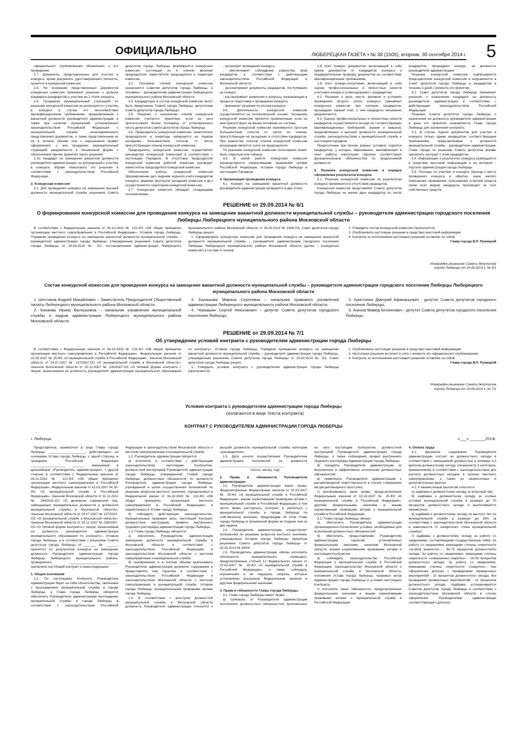ОФИЦИАЛЬНО
ЛЮБЕРЕЦКАЯ ГАЗЕТА • № 38 (1505), вторник, 30 сентября 2014 г.
5
официального опубликования объявления о его проведении.
2.7. Документы, представленные для участия в конкурсе, кроме документа, удостоверяющего личность, хранятся в конкурсной комиссии.
2.8. На основании представленных документов конкурсная комиссия принимает решение о допуске кандидата (кандидатов) к участию во 2 этапе конкурса.
2.9. Гражданин (муниципальный служащий) по решению конкурсной комиссии не допускается к участию в конкурсе в случае его несоответствия квалификационным требованиям, предъявляемым к вакантной должности руководителя администрации, а также при наличии ограничений, установленных законодательством Российской Федерации о муниципальной службе, несвоевременного представления документов, а также представлением их не в полном объеме или с нарушением правил оформления, о чем гражданин (муниципальный служащий) уведомляется в письменной форме с объяснением причин принятия такого решения.
2.10. Кандидат на замещение вакантной должности руководителя администрации, не допущенный к участию в конкурсе, вправе обжаловать это решение в соответствии с законодательством Российской Федерации.
3. Конкурсная комиссия
3.1. Для проведения конкурса на замещение высшей должности муниципальной службы решением Совета депутатов города Люберцы формируется конкурсная комиссия, состоящая из 6 членов, включая председателя, заместителя председателя и секретаря комиссии.
3.2. Половина членов конкурсной комиссии назначается Советом депутатов города Люберцы, а половина – руководителем администрации Люберецкого муниципального района Московской области.
3.3. Кандидатуры в состав конкурсной комиссии могут быть предложены Главой города Люберцы, депутатами Совета депутатов города Люберцы.
3.5. Решение о назначении членов конкурсной комиссии считается принятым, если за него проголосовало более половины от установленного числа депутатов Совета депутатов города Люберцы.
3.6. Председатель конкурсной комиссии, заместитель председателя и секретарь избираются на первом заседании большинством голосов от числа присутствующих членов конкурсной комиссии.
Председатель конкурсной комиссии осуществляет руководство конкурсной комиссией в соответствии с настоящим Порядком. В отсутствие председателя конкурсной комиссии работой комиссии руководит заместитель председателя конкурсной комиссии.
Обеспечение работы конкурсной комиссии (формирование дел, ведение журнала учета кандидатов конкурса, ведение протокола заседания комиссии и др.) осуществляется секретарем конкурсной комиссии.
3.7. Конкурсная комиссия обладает следующими полномочиями:
- организует проведение конкурса;
- обеспечивает соблюдение равенства прав кандидатов в соответствии с действующим законодательством Российской Федерации и Московской области;
- рассматривает документы кандидатов, поступившие на конкурс;
- рассматривает заявления и вопросы, возникающие в процессе подготовки и проведения конкурса;
- принимает решения по итогам конкурса.
3.8. Деятельность конкурсной комиссии осуществляется на коллегиальной основе. Заседание конкурсной комиссии является правомочным, если на нем присутствуют не менее половины ее состава.
Решение конкурсной комиссии принимается простым большинством голосов от числа ее членов, присутствующих на заседании, в отсутствие кандидатов. При равенстве голосов членов конкурсной комиссии решающим является голос ее председателя.
По решению конкурсной комиссии голосование может быть открытым или тайным.
3.9. В своей работе конкурсная комиссия руководствуется нормативными правовыми актами Российской Федерации, Уставом города Люберцы и настоящим Порядком.
4. Организация проведения конкурса
4.1. Конкурс на замещение вакантной должности руководителя администрации проводится в два этапа:
1-й этап: конкурс документов, включающий в себя прием документов от кандидатов конкурса и предварительную проверку документов на соответствие квалификационным требованиям;
2-й этап: конкурс-испытание, включающий в себя оценку профессиональных и личностных качеств участника конкурса (собеседование с кандидатом).
4.2. Решение о дате, месте, времени и условиях проведения второго этапа конкурса принимает конкурсная комиссия при наличии кандидатов, прошедших первый этап, о чем кандидаты письменно уведомляются.
4.3. Оценка профессиональных и личностных качеств кандидатов осуществляется исходя из соответствующих квалификационных требований, знаний и навыков, предъявляемых к высшей должности муниципальной службы законодательством о муниципальной службе и настоящим порядком.
Предпочтение при прочих равных условиях отдается кандидатам, у которых образование, квалификация и опыт работы наилучшим образом соответствуют функциональным обязанностям по предлагаемой должности.
5. Решение конкурсной комиссии и порядок оформления результатов конкурса
5.1. Решение конкурсной комиссии по результатам конкурса принимается в отсутствие кандидатов.
Конкурсная комиссия представляет Совету депутатов города Люберцы не менее двух кандидатур из числа кандидатов, прошедших конкурс, на должность руководителя администрации.
Решение конкурсной комиссии подписывается председателем конкурсной комиссии и направляется в Совет депутатов города Люберцы и кандидатам в течение 3 дней с момента его принятия.
5.2. Совет депутатов города Люберцы принимает решение о назначении кандидата на должность руководителя администрации в соответствии с действующим законодательством Российской Федерации.
Решение Совета депутатов города Люберцы о назначении на должность руководителя администрации в день его принятия направляется Главе города Люберцы для заключения контракта.
5.3. В случае подачи документов для участия в конкурсе только одним кандидатом, соответствующим требованиям, предъявляемым к должности муниципальной службы - руководителю администрации, Глава города по решению Совета депутатов вправе заключить контракт с этим кандидатом.
5.4. Информация о результатах конкурса размещается в средствах массовой информации и на интернет - портале администрации города Люберцы.
5.5. Расходы по участию в конкурсе (проезд к месту проведения конкурса и обратно, наем жилого помещения, проживание, пользование услугами средств связи всех видов) кандидаты производят за счет собственных средств.
РЕШЕНИЕ от 29.09.2014 № 6/1
О формировании конкурсной комиссии для проведения конкурса на замещение вакантной должности муниципальной службы – руководителя администрации городского поселения Люберцы Люберецкого муниципального района Московской области
В соответствии с Федеральным законом от 06.10.2003 № 131-ФЗ «Об общих принципах организации местного самоуправления в Российской Федерации», Уставом города Люберцы, Порядком проведения конкурса на замещение вакантной должности муниципальной службы – руководителя администрации города Люберцы, утвержденным решением Совета депутатов города Люберцы от 29.09.2014 № 5/1, постановлением администрации Люберецкого муниципального района Московской области от 26.09.2014 № 2389-ПА, Совет депутатов города Люберцы решил:
1. Сформировать конкурсную комиссию для проведения конкурса на замещение вакантной должности муниципальной службы – руководителя администрации городского поселения Люберцы Люберецкого муниципального района Московской области (далее – Конкурсная комиссия) в составе 6 членов.
2. Утвердить состав Конкурсной комиссии (прилагается).
3. Опубликовать настоящее решение в средствах массовой информации
4. Контроль за исполнением настоящего решения оставляю за собой.
Глава города В.П. Ружицкий
Утвержден решением Совета депутатов
города Люберцы от 29.09.2014 г. № 6/1
Состав конкурсной комиссии для проведения конкурса на замещение вакантной должности муниципальной службы – руководителя администрации городского поселения Люберцы Люберецкого муниципального района Московской области
1. Шестаков Андрей Михайлович – Заместитель Председателя Общественной палаты Люберецкого муниципального района Московской области;
2. Кинаева Ирина Валерьевна – начальник управления муниципальной службы и кадров администрации Люберецкого муниципального района Московской области;
3. Балашова Марина Сергеевна – начальник правового управления администрации Люберецкого муниципального района Московской области;
4. Черкашин Сергей Николаевич – депутат Совета депутатов городского поселения Люберцы;
5. Кристинин Дмитрий Афанасьевич - депутат Совета депутатов городского поселения Люберцы;
6. Азизов Мамед Кескинович - депутат Совета депутатов городского поселения Люберцы.
РЕШЕНИЕ от 29.09.2014 № 7/1
Об утверждении условий контракта с руководителем администрации города Люберцы
В соответствии с Федеральным законом от 06.10.2003 № 131-ФЗ «Об общих принципах организации местного самоуправления в Российской Федерации», Федеральным законом от 02.03.2007 № 25-ФЗ «О муниципальной службе в Российской Федерации», Законом Московской области от 24.07.2007 № 137/2007-ОЗ «О муниципальной службе в Московской области», Законом Московской области от 28.12.2007 № 235/2007-ОЗ «О типовой форме контракта с лицом, назначаемым на должность руководителя администрации муниципального образования по контракту», Уставом города Люберцы, Порядком проведения конкурса на замещение вакантной должности муниципальной службы – руководителя администрации города Люберцы, утвержденным решением Совета депутатов города Люберцы от 29.09.2014 № 5/1, Совет депутатов города Люберцы решил:
1. Утвердить условия контракта с руководителем администрации города Люберцы (прилагаются).
2. Опубликовать настоящее решение в средствах массовой информации.
3. Настоящее решение вступает в силу с момента его официального опубликования.
4. Контроль за исполнением настоящего решения оставляю за собой.
Глава города В.П. Ружицкий
Утвержден решением Совета депутатов
города Люберцы от 29.09.2014 г. № 7/1
Условия контракта с руководителем администрации города Люберцы
(излагаются в виде текста контракта)
КОНТРАКТ С РУКОВОДИТЕЛЕМ АДМИНИСТРАЦИИ ГОРОДА ЛЮБЕРЦЫ
г. Люберцы «___» _______2014г.
Представитель нанимателя в лице Главы города Люберцы ____________________, действующего на основании Устава города Люберцы, с одной стороны, и гражданин Российской Федерации ___________________ ______, именуемый в дальнейшем «Руководитель администрации», с другой стороны в соответствии с Федеральным законом от 06.10.2003 № 131-ФЗ «Об общих принципах организации местного самоуправления в Российской Федерации», Федеральным законом от 02.03.2007 № 25-ФЗ «О муниципальной службе в Российской Федерации», Законом Московской области от 11.11.2011 № 194/2011-ОЗ «О денежном содержании лиц, замещающих муниципальные должности и должности муниципальной службы в Московской области», Законом Московской области от 24.07.2007 № 137/2007-ОЗ «О муниципальной службе в Московской области», Законом Московской области от 28.12.2007 № 235/2007-ОЗ «О типовой форме контракта с лицом, назначаемым на должность руководителя администрации муниципального образования по контракту», Уставом города Люберцы, и в соответствии с решением Совета депутатов города Люберцы от _______ № ______, принятого по результатам конкурса на замещение должности Руководителя администрации города Люберцы Люберецкого муниципального района, проведенного ___________________________, заключили настоящий контракт о нижеследующем:
1. Общие положения
1.1. По настоящему Контракту Руководитель администрации берет на себя обязательства, связанные с прохождением муниципальной службы в городе Люберцы, а Глава города Люберцы обязуется обеспечить Руководителю администрации прохождение муниципальной службы в городе Люберцы в соответствии с законодательством Российской Федерации и законодательством Московской области о местном самоуправлении и муниципальной службе.
1.2. Руководитель администрации обязуется:
а) исполнять в соответствии с действующим законодательством, настоящим Контрактом, должностной инструкцией Руководителя администрации города Люберцы, утвержденной Главой города Люберцы, должностные обязанности по должности Руководителя администрации города Люберцы, учрежденной в целях осуществления полномочий по решению вопросов местного значения, определенных в Федеральном законе от 06.10.2003 № 131-ФЗ «Об общих принципах организации местного самоуправления в Российской Федерации» и закрепленных в Уставе города Люберцы;
б) соблюдать действующее законодательство, муниципальные правовые акты, настоящий Контракт, должностную инструкцию, правила внутреннего трудового распорядка администрации города Люберцы;
1.3. Глава города Люберцы обязуется:
а) обеспечить Руководителю администрации замещение должности муниципальной службы в Московской области в соответствии с законодательством Российской Федерации и законодательством Московской области о местном самоуправлении и муниципальной службе;
б) своевременно и в полном объеме выплачивать Руководителю администрации денежное содержание и предоставлять ему гарантии в соответствии с законодательством Российской Федерации и законодательством Московской области о местном самоуправлении и муниципальной службе, Уставом города Люберцы, муниципальными правовыми актами города Люберцы.
1.4. В соответствии с реестром должностей муниципальной службы в Московской области должность Руководителя администрации относится к высшей должности муниципальной службы категории «руководители».
1.5. Дата начала осуществления Руководителем администрации полномочий по должности ___________________________________.
(число, месяц, год)
2. Права и обязанности Руководителя администрации
2.1. Руководитель администрации имеет права, предусмотренные Федеральным законом от 02.03.2007 № 25-ФЗ «О муниципальной службе в Российской Федерации», иными нормативными правовыми актами о муниципальной службе в Российской Федерации, в том числе право расторгнуть Контракт и уволиться с муниципальной службы в городе Люберцы по собственному желанию, предупредив об этом Главу города Люберцы в письменной форме не позднее чем за две недели.
2.2. Руководитель администрации осуществляет полномочия по решению вопросов местного значения, утвержденные Уставом города Люберцы, принятым решением Совета депутатов города Люберцы от 02.06.2014 № 368/4.
2.3. Руководитель администрации обязан исполнять обязанности муниципального служащего, предусмотренные статьей 12 Федерального закона от 02.03.2007 № 25-ФЗ «О муниципальной службе в Российской Федерации», а также соблюдать ограничения и не нарушать запреты, которые установлены указанным Федеральным законом и другими федеральными законами.
3. Права и обязанности Главы города Люберцы.
3.1. Глава города Люберцы имеет право:
а) требовать от Руководителя администрации исполнения должностных обязанностей, возложенных на него настоящим Контрактом, должностной инструкцией Руководителя администрации города Люберцы, а также соблюдения правил внутреннего трудового распорядка Администрации города Люберцы;
б) поощрять Руководителя администрации за безупречное и эффективное исполнение должностных обязанностей;
в) привлекать Руководителя администрации к дисциплинарной ответственности в случае совершения им дисциплинарного проступка;
г) реализовывать иные права, предусмотренные Федеральным законом от 02.03.2007 № 25-ФЗ «О муниципальной службе в Российской Федерации», другими федеральными законами и иными нормативными правовыми актами о муниципальной службе в Российской Федерации.
3.2. Глава города Люберцы обязан:
а) обеспечить Руководителю администрации организационно-технические условия, необходимые для исполнения должностных обязанностей;
б) обеспечить предоставление Руководителю администрации гарантий, установленных федеральными законами, законами Московской области, иными нормативными правовыми актами и настоящим Контрактом;
в) соблюдать законодательство Российской Федерации о муниципальной службе в Российской Федерации, законодательство Московской области о муниципальной службе в Московской области, положения Устава города Люберцы, правовых актов Администрации города Люберцы и условия настоящего Контракта;
г) исполнять иные обязанности, предусмотренные федеральными законами и иными нормативными правовыми актами о муниципальной службе в Российской Федерации.
4. Оплата труда
4.1. Денежное содержание Руководителя администрации состоит из должностного оклада в соответствии с замещаемой должностью в размере 4,3 кратном должностному окладу специалиста II категории, применяемому в соответствии с законодательством для расчета должностных окладов в органах местного самоуправления, а также из ежемесячных и дополнительных выплат.
4.2. К ежемесячным выплатам относятся:
а) надбавка к должностному окладу за классный чин;
б) надбавка к должностному окладу за особые условия муниципальной службы в размере до 70 процентов должностного оклада и выплачивается ежемесячно;
в) надбавка к должностному окладу за выслугу лет на муниципальной службе в размере до 30% (в соответствии с законодательством Московской области в зависимости от конкретного стажа муниципальной службы);
г) надбавка к должностному окладу за работу со сведениями, составляющими государственную тайну. За работу со сведениями, имеющими степень секретности «особой важности», - 50-75 процентов должностного оклада. За работу со сведениями, имеющими степень секретности «совершенно секретно», - 30-50 процентов должностного оклада. За работу со сведениями, имеющими степень секретности «секретно», при оформлении допуска с проведением проверочных мероприятий - 15 процентов должностного оклада, без проведения проверочных мероприятий - 10 процентов должностного оклада. Надбавка устанавливается Советом депутатов города Люберцы в соответствии с законодательством Московской области в случае оформления Руководителем администрации соответствующего допуска;